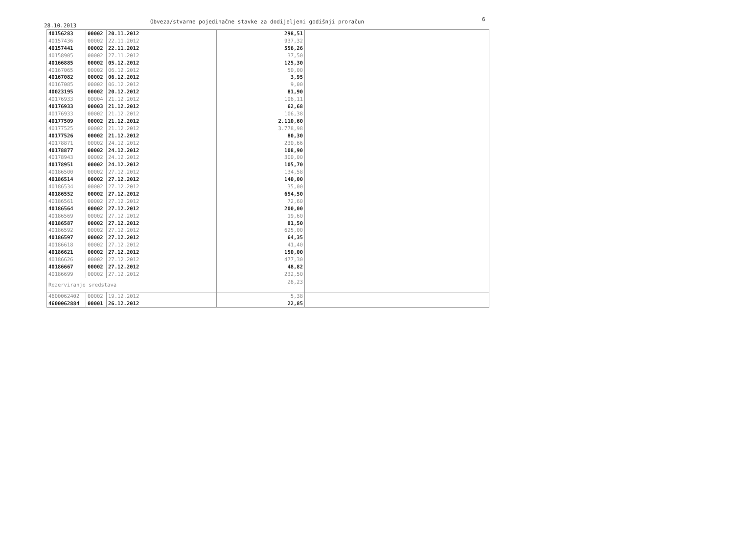28.10.2013
Obveza/stvarne pojedinačne stavke za dodijeljeni godišnji proračun 6
| 40156283 | 00002 | 20.11.2012 | 298,51 | |
| 40157436 | 00002 | 22.11.2012 | 937,32 | |
| 40157441 | 00002 | 22.11.2012 | 556,26 | |
| 40158905 | 00002 | 27.11.2012 | 37,50 | |
| 40166885 | 00002 | 05.12.2012 | 125,30 | |
| 40167065 | 00002 | 06.12.2012 | 50,00 | |
| 40167082 | 00002 | 06.12.2012 | 3,95 | |
| 40167085 | 00002 | 06.12.2012 | 9,00 | |
| 40023195 | 00002 | 20.12.2012 | 81,90 | |
| 40176933 | 00004 | 21.12.2012 | 196,11 | |
| 40176933 | 00003 | 21.12.2012 | 62,68 | |
| 40176933 | 00002 | 21.12.2012 | 106,38 | |
| 40177509 | 00002 | 21.12.2012 | 2.110,60 | |
| 40177525 | 00002 | 21.12.2012 | 3.778,98 | |
| 40177526 | 00002 | 21.12.2012 | 80,30 | |
| 40178871 | 00002 | 24.12.2012 | 230,66 | |
| 40178877 | 00002 | 24.12.2012 | 108,90 | |
| 40178943 | 00002 | 24.12.2012 | 300,00 | |
| 40178951 | 00002 | 24.12.2012 | 105,70 | |
| 40186500 | 00002 | 27.12.2012 | 134,58 | |
| 40186514 | 00002 | 27.12.2012 | 140,00 | |
| 40186534 | 00002 | 27.12.2012 | 35,00 | |
| 40186552 | 00002 | 27.12.2012 | 654,50 | |
| 40186561 | 00002 | 27.12.2012 | 72,60 | |
| 40186564 | 00002 | 27.12.2012 | 200,00 | |
| 40186569 | 00002 | 27.12.2012 | 19,60 | |
| 40186587 | 00002 | 27.12.2012 | 81,50 | |
| 40186592 | 00002 | 27.12.2012 | 625,00 | |
| 40186597 | 00002 | 27.12.2012 | 64,35 | |
| 40186618 | 00002 | 27.12.2012 | 41,40 | |
| 40186621 | 00002 | 27.12.2012 | 150,00 | |
| 40186626 | 00002 | 27.12.2012 | 477,30 | |
| 40186667 | 00002 | 27.12.2012 | 48,82 | |
| 40186699 | 00002 | 27.12.2012 | 232,50 | |
| Rezerviranje sredstava | | | 28,23 | |
| 4600062402 | 00002 | 19.12.2012 | 5,38 | |
| 4600062884 | 00001 | 26.12.2012 | 22,85 | |